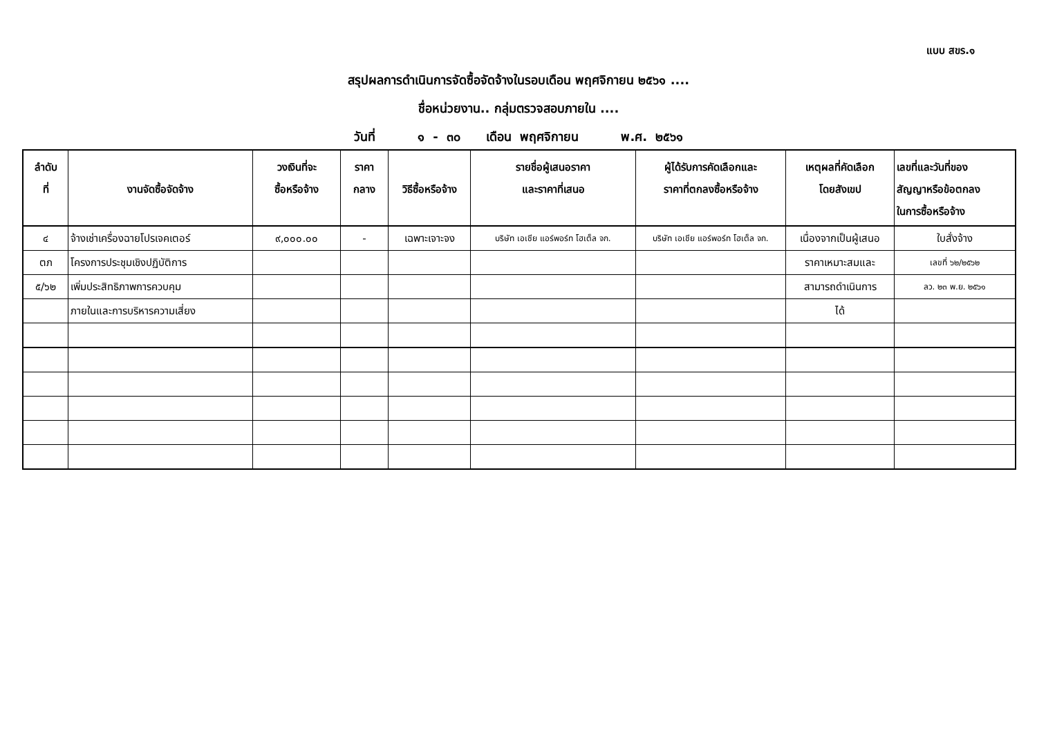แบบ สขร.๑
สรุปผลการดำเนินการจัดซื้อจัดจ้างในรอบเดือน พฤศจิกายน ๒๕๖๑ ....
ชื่อหน่วยงาน.. กลุ่มตรวจสอบภายใน ....
วันที่ ๑ - ๓๐ เดือน พฤศจิกายน พ.ศ. ๒๕๖๑
| ลำดับ ที่ | งานจัดซื้อจัดจ้าง | วงเงินที่จะ ซื้อหรือจ้าง | ราคา กลาง | วิธีซื้อหรือจ้าง | รายชื่อผู้เสนอราคา และราคาที่เสนอ | ผู้ได้รับการคัดเลือกและ ราคาที่ตกลงซื้อหรือจ้าง | เหตุผลที่คัดเลือก โดยสังเขป | เลขที่และวันที่ของ สัญญาหรือข้อตกลง ในการซื้อหรือจ้าง |
| --- | --- | --- | --- | --- | --- | --- | --- | --- |
| ๔ | จ้างเช่าเครื่องฉายโปรเจคเตอร์ | ๙,๐๐๐.๐๐ | - | เฉพาะเจาะจง | บริษัท เอเชีย แอร์พอร์ท โฮเต็ล จก. | บริษัท เอเชีย แอร์พอร์ท โฮเต็ล จก. | เนื่องจากเป็นผู้เสนอ | ใบสั่งจ้าง |
| ตภ | โครงการประชุมเชิงปฏิบัติการ | | | | | | ราคาเหมาะสมและ | เลขที่ ๖๒/๒๕๖๒ |
| ๕/๖๒ | เพิ่มประสิทธิภาพการควบคุม | | | | | | สามารถดำเนินการ | ลว. ๒๓ พ.ย. ๒๕๖๑ |
| | ภายในและการบริหารความเสี่ยง | | | | | | ได้ | |